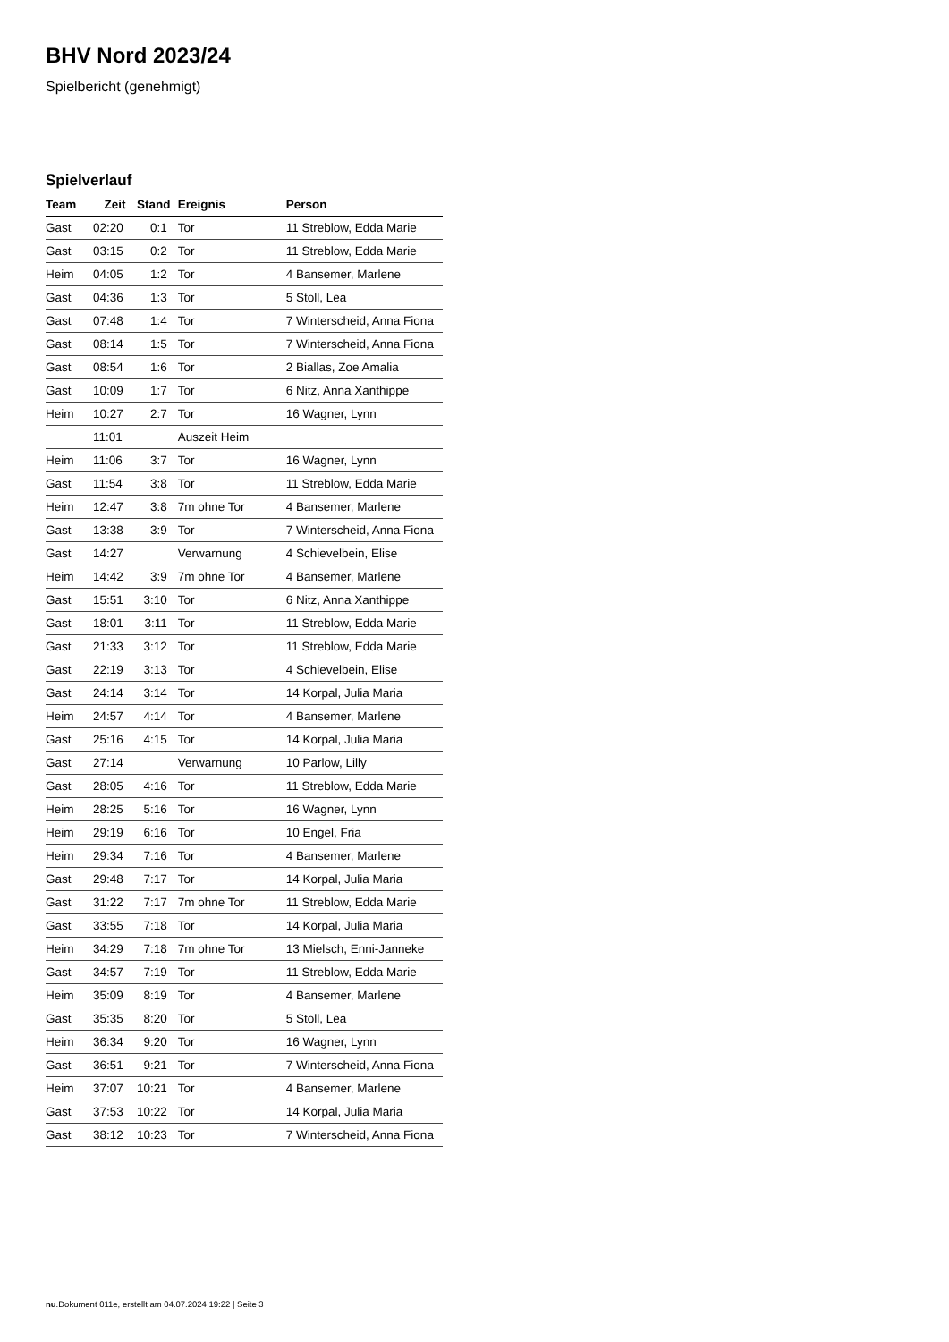BHV Nord 2023/24
Spielbericht (genehmigt)
Spielverlauf
| Team | Zeit | Stand | Ereignis | Person |
| --- | --- | --- | --- | --- |
| Gast | 02:20 | 0:1 | Tor | 11 Streblow, Edda Marie |
| Gast | 03:15 | 0:2 | Tor | 11 Streblow, Edda Marie |
| Heim | 04:05 | 1:2 | Tor | 4 Bansemer, Marlene |
| Gast | 04:36 | 1:3 | Tor | 5 Stoll, Lea |
| Gast | 07:48 | 1:4 | Tor | 7 Winterscheid, Anna Fiona |
| Gast | 08:14 | 1:5 | Tor | 7 Winterscheid, Anna Fiona |
| Gast | 08:54 | 1:6 | Tor | 2 Biallas, Zoe Amalia |
| Gast | 10:09 | 1:7 | Tor | 6 Nitz, Anna Xanthippe |
| Heim | 10:27 | 2:7 | Tor | 16 Wagner, Lynn |
| | 11:01 | | Auszeit Heim | |
| Heim | 11:06 | 3:7 | Tor | 16 Wagner, Lynn |
| Gast | 11:54 | 3:8 | Tor | 11 Streblow, Edda Marie |
| Heim | 12:47 | 3:8 | 7m ohne Tor | 4 Bansemer, Marlene |
| Gast | 13:38 | 3:9 | Tor | 7 Winterscheid, Anna Fiona |
| Gast | 14:27 | | Verwarnung | 4 Schievelbein, Elise |
| Heim | 14:42 | 3:9 | 7m ohne Tor | 4 Bansemer, Marlene |
| Gast | 15:51 | 3:10 | Tor | 6 Nitz, Anna Xanthippe |
| Gast | 18:01 | 3:11 | Tor | 11 Streblow, Edda Marie |
| Gast | 21:33 | 3:12 | Tor | 11 Streblow, Edda Marie |
| Gast | 22:19 | 3:13 | Tor | 4 Schievelbein, Elise |
| Gast | 24:14 | 3:14 | Tor | 14 Korpal, Julia Maria |
| Heim | 24:57 | 4:14 | Tor | 4 Bansemer, Marlene |
| Gast | 25:16 | 4:15 | Tor | 14 Korpal, Julia Maria |
| Gast | 27:14 | | Verwarnung | 10 Parlow, Lilly |
| Gast | 28:05 | 4:16 | Tor | 11 Streblow, Edda Marie |
| Heim | 28:25 | 5:16 | Tor | 16 Wagner, Lynn |
| Heim | 29:19 | 6:16 | Tor | 10 Engel, Fria |
| Heim | 29:34 | 7:16 | Tor | 4 Bansemer, Marlene |
| Gast | 29:48 | 7:17 | Tor | 14 Korpal, Julia Maria |
| Gast | 31:22 | 7:17 | 7m ohne Tor | 11 Streblow, Edda Marie |
| Gast | 33:55 | 7:18 | Tor | 14 Korpal, Julia Maria |
| Heim | 34:29 | 7:18 | 7m ohne Tor | 13 Mielsch, Enni-Janneke |
| Gast | 34:57 | 7:19 | Tor | 11 Streblow, Edda Marie |
| Heim | 35:09 | 8:19 | Tor | 4 Bansemer, Marlene |
| Gast | 35:35 | 8:20 | Tor | 5 Stoll, Lea |
| Heim | 36:34 | 9:20 | Tor | 16 Wagner, Lynn |
| Gast | 36:51 | 9:21 | Tor | 7 Winterscheid, Anna Fiona |
| Heim | 37:07 | 10:21 | Tor | 4 Bansemer, Marlene |
| Gast | 37:53 | 10:22 | Tor | 14 Korpal, Julia Maria |
| Gast | 38:12 | 10:23 | Tor | 7 Winterscheid, Anna Fiona |
nu.Dokument 011e, erstellt am 04.07.2024 19:22 | Seite 3